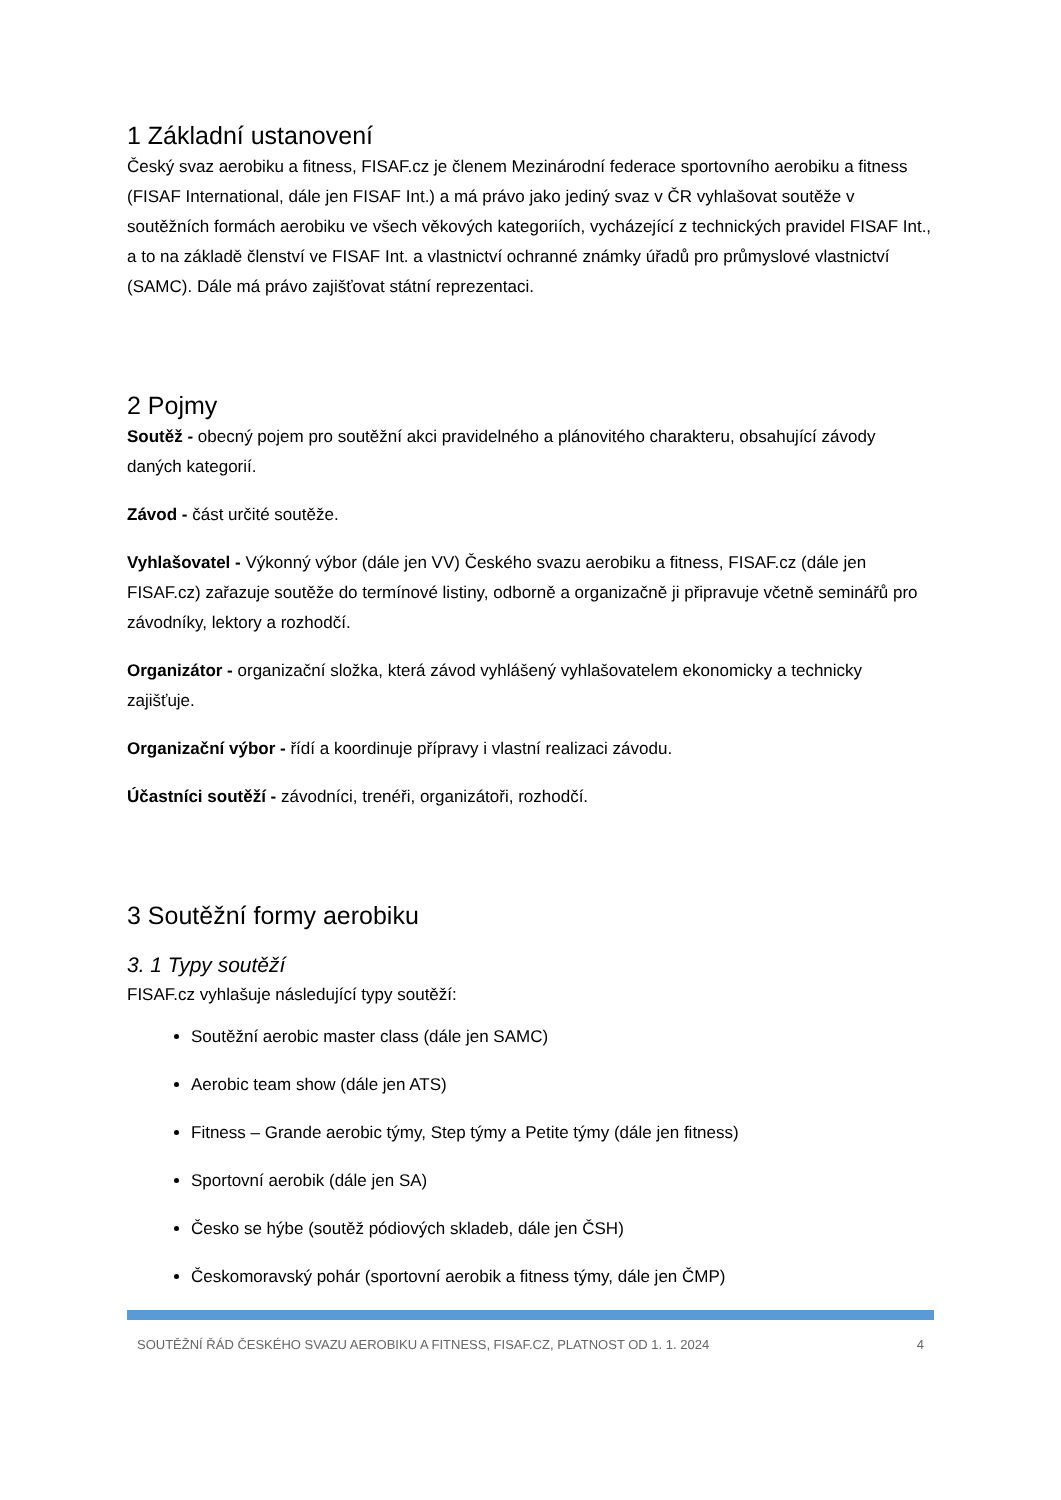1 Základní ustanovení
Český svaz aerobiku a fitness, FISAF.cz je členem Mezinárodní federace sportovního aerobiku a fitness (FISAF International, dále jen FISAF Int.) a má právo jako jediný svaz v ČR vyhlašovat soutěže v soutěžních formách aerobiku ve všech věkových kategoriích, vycházející z technických pravidel FISAF Int., a to na základě členství ve FISAF Int. a vlastnictví ochranné známky úřadů pro průmyslové vlastnictví (SAMC). Dále má právo zajišťovat státní reprezentaci.
2 Pojmy
Soutěž - obecný pojem pro soutěžní akci pravidelného a plánovitého charakteru, obsahující závody daných kategorií.
Závod - část určité soutěže.
Vyhlašovatel - Výkonný výbor (dále jen VV) Českého svazu aerobiku a fitness, FISAF.cz (dále jen FISAF.cz) zařazuje soutěže do termínové listiny, odborně a organizačně ji připravuje včetně seminářů pro závodníky, lektory a rozhodčí.
Organizátor - organizační složka, která závod vyhlášený vyhlašovatelem ekonomicky a technicky zajišťuje.
Organizační výbor - řídí a koordinuje přípravy i vlastní realizaci závodu.
Účastníci soutěží - závodníci, trenéři, organizátoři, rozhodčí.
3 Soutěžní formy aerobiku
3. 1 Typy soutěží
FISAF.cz vyhlašuje následující typy soutěží:
Soutěžní aerobic master class (dále jen SAMC)
Aerobic team show (dále jen ATS)
Fitness – Grande aerobic týmy, Step týmy a Petite týmy (dále jen fitness)
Sportovní aerobik (dále jen SA)
Česko se hýbe (soutěž pódiových skladeb, dále jen ČSH)
Českomoravský pohár (sportovní aerobik a fitness týmy, dále jen ČMP)
SOUTĚŽNÍ ŘÁD ČESKÉHO SVAZU AEROBIKU A FITNESS, FISAF.CZ, PLATNOST OD 1. 1. 2024 4